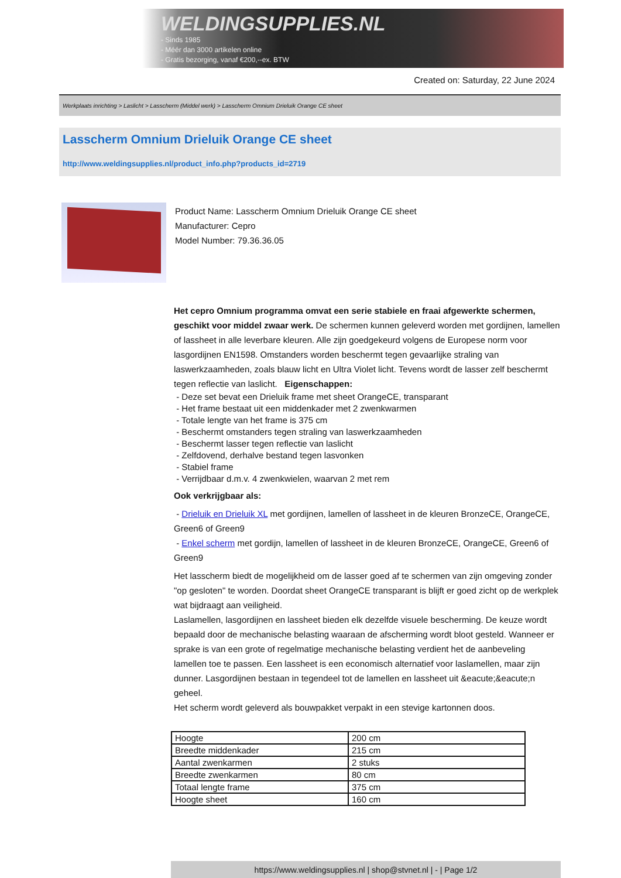WELDINGSUPPLIES.NL
- Sinds 1985
- Méér dan 3000 artikelen online
- Gratis bezorging, vanaf €200,--ex. BTW
Created on: Saturday, 22 June 2024
Werkplaats inrichting > Laslicht > Lasscherm (Middel werk) > Lasscherm Omnium Drieluik Orange CE sheet
Lasscherm Omnium Drieluik Orange CE sheet
http://www.weldingsupplies.nl/product_info.php?products_id=2719
Product Name: Lasscherm Omnium Drieluik Orange CE sheet
Manufacturer: Cepro
Model Number: 79.36.36.05
Het cepro Omnium programma omvat een serie stabiele en fraai afgewerkte schermen, geschikt voor middel zwaar werk. De schermen kunnen geleverd worden met gordijnen, lamellen of lassheet in alle leverbare kleuren. Alle zijn goedgekeurd volgens de Europese norm voor lasgordijnen EN1598. Omstanders worden beschermt tegen gevaarlijke straling van laswerkzaamheden, zoals blauw licht en Ultra Violet licht. Tevens wordt de lasser zelf beschermt tegen reflectie van laslicht. Eigenschappen:
- Deze set bevat een Drieluik frame met sheet OrangeCE, transparant
- Het frame bestaat uit een middenkader met 2 zwenkwarmen
- Totale lengte van het frame is 375 cm
- Beschermt omstanders tegen straling van laswerkzaamheden
- Beschermt lasser tegen reflectie van laslicht
- Zelfdovend, derhalve bestand tegen lasvonken
- Stabiel frame
- Verrijdbaar d.m.v. 4 zwenkwielen, waarvan 2 met rem
Ook verkrijgbaar als:
- Drieluik en Drieluik XL met gordijnen, lamellen of lassheet in de kleuren BronzeCE, OrangeCE, Green6 of Green9
- Enkel scherm met gordijn, lamellen of lassheet in de kleuren BronzeCE, OrangeCE, Green6 of Green9
Het lasscherm biedt de mogelijkheid om de lasser goed af te schermen van zijn omgeving zonder "op gesloten" te worden. Doordat sheet OrangeCE transparant is blijft er goed zicht op de werkplek wat bijdraagt aan veiligheid.
Laslamellen, lasgordijnen en lassheet bieden elk dezelfde visuele bescherming. De keuze wordt bepaald door de mechanische belasting waaraan de afscherming wordt bloot gesteld. Wanneer er sprake is van een grote of regelmatige mechanische belasting verdient het de aanbeveling lamellen toe te passen. Een lassheet is een economisch alternatief voor laslamellen, maar zijn dunner. Lasgordijnen bestaan in tegendeel tot de lamellen en lassheet uit &eacute;&eacute;n geheel.
Het scherm wordt geleverd als bouwpakket verpakt in een stevige kartonnen doos.
| Hoogte | 200 cm |
| Breedte middenkader | 215 cm |
| Aantal zwenkarmen | 2 stuks |
| Breedte zwenkarmen | 80 cm |
| Totaal lengte frame | 375 cm |
| Hoogte sheet | 160 cm |
https://www.weldingsupplies.nl | shop@stvnet.nl | - | Page 1/2